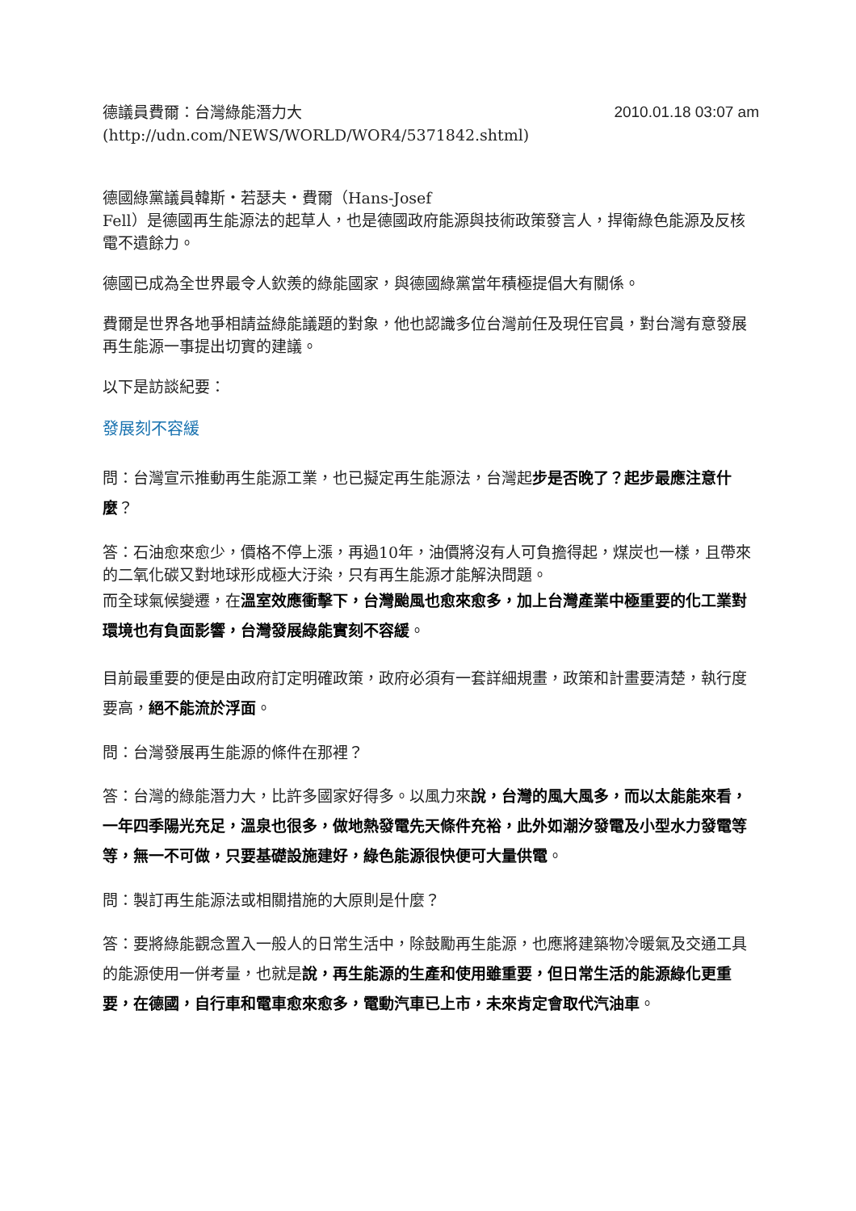德議員費爾：台灣綠能潛力大 2010.01.18 03:07 am
(http://udn.com/NEWS/WORLD/WOR4/5371842.shtml)
德國綠黨議員韓斯‧若瑟夫‧費爾（Hans-Josef
Fell）是德國再生能源法的起草人，也是德國政府能源與技術政策發言人，捍衛綠色能源及反核電不遺餘力。
德國已成為全世界最令人欽羨的綠能國家，與德國綠黨當年積極提倡大有關係。
費爾是世界各地爭相請益綠能議題的對象，他也認識多位台灣前任及現任官員，對台灣有意發展再生能源一事提出切實的建議。
以下是訪談紀要：
發展刻不容緩
問：台灣宣示推動再生能源工業，也已擬定再生能源法，台灣起步是否晚了？起步最應注意什麼？
答：石油愈來愈少，價格不停上漲，再過10年，油價將沒有人可負擔得起，煤炭也一樣，且帶來的二氧化碳又對地球形成極大汙染，只有再生能源才能解決問題。
而全球氣候變遷，在溫室效應衝擊下，台灣颱風也愈來愈多，加上台灣產業中極重要的化工業對環境也有負面影響，台灣發展綠能實刻不容緩。
目前最重要的便是由政府訂定明確政策，政府必須有一套詳細規畫，政策和計畫要清楚，執行度要高，絕不能流於浮面。
問：台灣發展再生能源的條件在那裡？
答：台灣的綠能潛力大，比許多國家好得多。以風力來說，台灣的風大風多，而以太能能來看，一年四季陽光充足，溫泉也很多，做地熱發電先天條件充裕，此外如潮汐發電及小型水力發電等等，無一不可做，只要基礎設施建好，綠色能源很快便可大量供電。
問：製訂再生能源法或相關措施的大原則是什麼？
答：要將綠能觀念置入一般人的日常生活中，除鼓勵再生能源，也應將建築物冷暖氣及交通工具的能源使用一併考量，也就是說，再生能源的生產和使用雖重要，但日常生活的能源綠化更重要，在德國，自行車和電車愈來愈多，電動汽車已上市，未來肯定會取代汽油車。